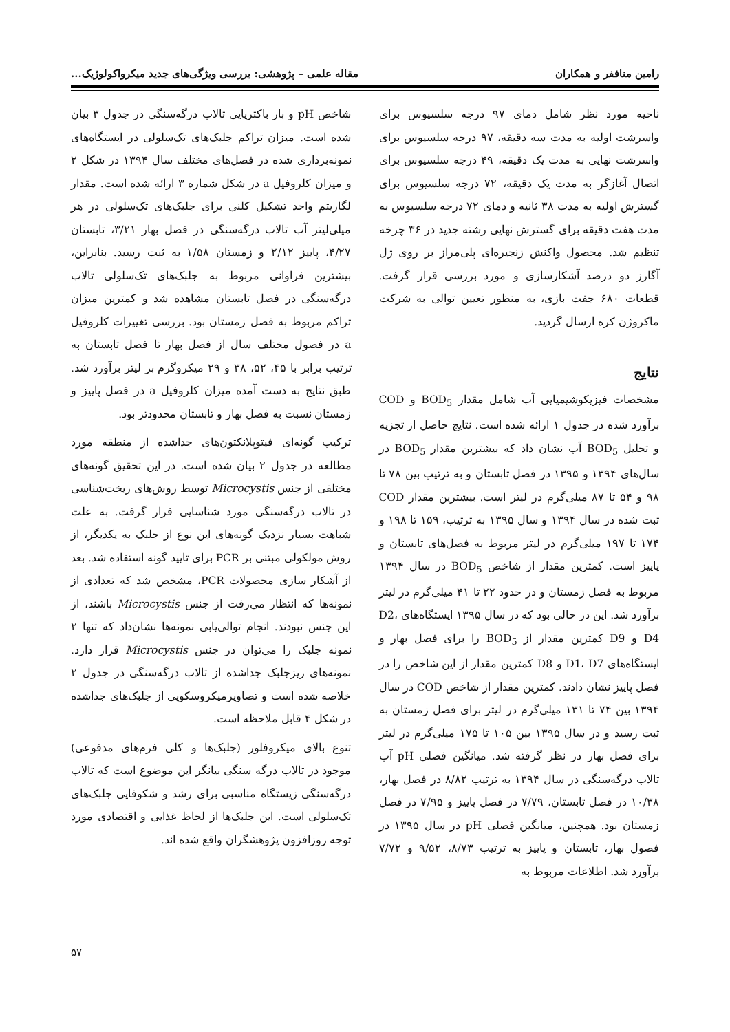رامین مناففر و همکاران مقاله علمی – پژوهشی: بررسی ویژگی‌های جدید میکرواکولوژیک...
ناحیه مورد نظر شامل دمای ۹۷ درجه سلسیوس برای واسرشت اولیه به مدت سه دقیقه، ۹۷ درجه سلسیوس برای واسرشت نهایی به مدت یک دقیقه، ۴۹ درجه سلسیوس برای اتصال آغازگر به مدت یک دقیقه، ۷۲ درجه سلسیوس برای گسترش اولیه به مدت ۳۸ ثانیه و دمای ۷۲ درجه سلسیوس به مدت هفت دقیقه برای گسترش نهایی رشته جدید در ۳۶ چرخه تنظیم شد. محصول واکنش زنجیره‌ای پلی‌مراز بر روی ژل آگارز دو درصد آشکارسازی و مورد بررسی قرار گرفت. قطعات ۶۸۰ جفت بازی، به منظور تعیین توالی به شرکت ماکروژن کره ارسال گردید.
نتایج
مشخصات فیزیکوشیمیایی آب شامل مقدار BOD<sub>5</sub> و COD برآورد شده در جدول ۱ ارائه شده است. نتایج حاصل از تجزیه و تحلیل BOD<sub>5</sub> آب نشان داد که بیشترین مقدار BOD<sub>5</sub> در سال‌های ۱۳۹۴ و ۱۳۹۵ در فصل تابستان و به ترتیب بین ۷۸ تا ۹۸ و ۵۴ تا ۸۷ میلی‌گرم در لیتر است. بیشترین مقدار COD ثبت شده در سال ۱۳۹۴ و سال ۱۳۹۵ به ترتیب، ۱۵۹ تا ۱۹۸ و ۱۷۴ تا ۱۹۷ میلی‌گرم در لیتر مربوط به فصل‌های تابستان و پاییز است. کمترین مقدار از شاخص BOD<sub>5</sub> در سال ۱۳۹۴ مربوط به فصل زمستان و در حدود ۲۲ تا ۴۱ میلی‌گرم در لیتر برآورد شد. این در حالی بود که در سال ۱۳۹۵ ایستگاه‌های D2، D4 و D9 کمترین مقدار از BOD<sub>5</sub> را برای فصل بهار و ایستگاه‌های D1، D7 و D8 کمترین مقدار از این شاخص را در فصل پاییز نشان دادند. کمترین مقدار از شاخص COD در سال ۱۳۹۴ بین ۷۴ تا ۱۳۱ میلی‌گرم در لیتر برای فصل زمستان به ثبت رسید و در سال ۱۳۹۵ بین ۱۰۵ تا ۱۷۵ میلی‌گرم در لیتر برای فصل بهار در نظر گرفته شد. میانگین فصلی pH آب تالاب درگه‌سنگی در سال ۱۳۹۴ به ترتیب ۸/۸۲ در فصل بهار، ۱۰/۳۸ در فصل تابستان، ۷/۷۹ در فصل پاییز و ۷/۹۵ در فصل زمستان بود. همچنین، میانگین فصلی pH در سال ۱۳۹۵ در فصول بهار، تابستان و پاییز به ترتیب ۸/۷۳، ۹/۵۲ و ۷/۷۲ برآورد شد. اطلاعات مربوط به
شاخص pH و بار باکتریایی تالاب درگه‌سنگی در جدول ۳ بیان شده است. میزان تراکم جلبک‌های تک‌سلولی در ایستگاه‌های نمونه‌برداری شده در فصل‌های مختلف سال ۱۳۹۴ در شکل ۲ و میزان کلروفیل a در شکل شماره ۳ ارائه شده است. مقدار لگاریتم واحد تشکیل کلنی برای جلبک‌های تک‌سلولی در هر میلی‌لیتر آب تالاب درگه‌سنگی در فصل بهار ۳/۲۱، تابستان ۴/۲۷، پاییز ۲/۱۲ و زمستان ۱/۵۸ به ثبت رسید. بنابراین، بیشترین فراوانی مربوط به جلبک‌های تک‌سلولی تالاب درگه‌سنگی در فصل تابستان مشاهده شد و کمترین میزان تراکم مربوط به فصل زمستان بود. بررسی تغییرات کلروفیل a در فصول مختلف سال از فصل بهار تا فصل تابستان به ترتیب برابر با ۴۵، ۵۲، ۳۸ و ۲۹ میکروگرم بر لیتر برآورد شد. طبق نتایج به دست آمده میزان کلروفیل a در فصل پاییز و زمستان نسبت به فصل بهار و تابستان محدودتر بود.
ترکیب گونه‌ای فیتوپلانکتون‌های جداشده از منطقه مورد مطالعه در جدول ۲ بیان شده است. در این تحقیق گونه‌های مختلفی از جنس Microcystis توسط روش‌های ریخت‌شناسی در تالاب درگه‌سنگی مورد شناسایی قرار گرفت. به علت شباهت بسیار نزدیک گونه‌های این نوع از جلبک به یکدیگر، از روش مولکولی مبتنی بر PCR برای تایید گونه استفاده شد. بعد از آشکار سازی محصولات PCR، مشخص شد که تعدادی از نمونه‌ها که انتظار می‌رفت از جنس Microcystis باشند، از این جنس نبودند. انجام توالی‌یابی نمونه‌ها نشان‌داد که تنها ۲ نمونه جلبک را می‌توان در جنس Microcystis قرار دارد. نمونه‌های ریزجلبک جداشده از تالاب درگه‌سنگی در جدول ۲ خلاصه شده است و تصاویرمیکروسکوپی از جلبک‌های جداشده در شکل ۴ قابل ملاحظه است.
تنوع بالای میکروفلور (جلبک‌ها و کلی فرم‌های مدفوعی) موجود در تالاب درگه سنگی بیانگر این موضوع است که تالاب درگه‌سنگی زیستگاه مناسبی برای رشد و شکوفایی جلبک‌های تک‌سلولی است. این جلبک‌ها از لحاظ غذایی و اقتصادی مورد توجه روزافزون پژوهشگران واقع شده اند.
۵۷